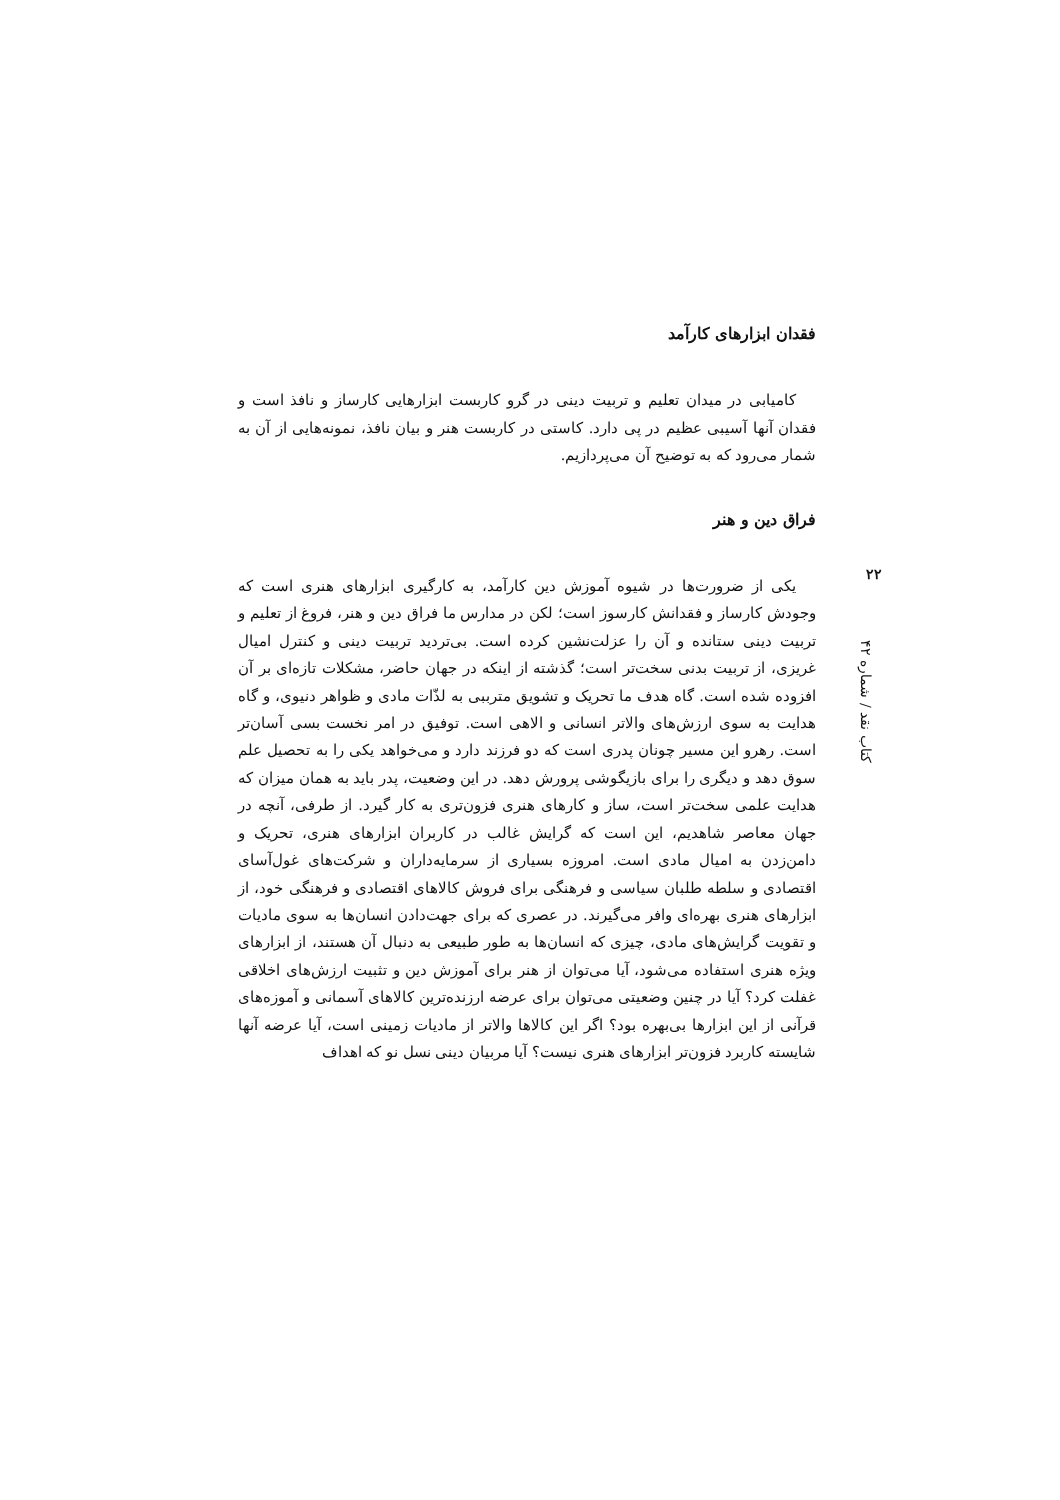فقدان ابزارهای کارآمد
کامیابی در میدان تعلیم و تربیت دینی در گرو کاربست ابزارهایی کارساز و نافذ است و فقدان آنها آسیبی عظیم در پی دارد. کاستی در کاربست هنر و بیان نافذ، نمونه‌هایی از آن به شمار می‌رود که به توضیح آن می‌پردازیم.
فراق دین و هنر
یکی از ضرورت‌ها در شیوه آموزش دین کارآمد، به کارگیری ابزارهای هنری است که وجودش کارساز و فقدانش کارسوز است؛ لکن در مدارس ما فراق دین و هنر، فروغ از تعلیم و تربیت دینی ستانده و آن را عزلت‌نشین کرده است. بی‌تردید تربیت دینی و کنترل امیال غریزی، از تربیت بدنی سخت‌تر است؛ گذشته از اینکه در جهان حاضر، مشکلات تازه‌ای بر آن افزوده شده است. گاه هدف ما تحریک و تشویق مترببی به لذّات مادی و ظواهر دنیوی، و گاه هدایت به سوی ارزش‌های والاتر انسانی و الاهی است. توفیق در امر نخست بسی آسان‌تر است. رهرو این مسیر چونان پدری است که دو فرزند دارد و می‌خواهد یکی را به تحصیل علم سوق دهد و دیگری را برای بازیگوشی پرورش دهد. در این وضعیت، پدر باید به همان میزان که هدایت علمی سخت‌تر است، ساز و کارهای هنری فزون‌تری به کار گیرد. از طرفی، آنچه در جهان معاصر شاهدیم، این است که گرایش غالب در کاربران ابزارهای هنری، تحریک و دامن‌زدن به امیال مادی است. امروزه بسیاری از سرمایه‌داران و شرکت‌های غول‌آسای اقتصادی و سلطه طلبان سیاسی و فرهنگی برای فروش کالاهای اقتصادی و فرهنگی خود، از ابزارهای هنری بهره‌ای وافر می‌گیرند. در عصری که برای جهت‌دادن انسان‌ها به سوی مادیات و تقویت گرایش‌های مادی، چیزی که انسان‌ها به طور طبیعی به دنبال آن هستند، از ابزارهای ویژه هنری استفاده می‌شود، آیا می‌توان از هنر برای آموزش دین و تثبیت ارزش‌های اخلاقی غفلت کرد؟ آیا در چنین وضعیتی می‌توان برای عرضه ارزنده‌ترین کالاهای آسمانی و آموزه‌های قرآنی از این ابزارها بی‌بهره بود؟ اگر این کالاها والاتر از مادیات زمینی است، آیا عرضه آنها شایسته کاربرد فزون‌تر ابزارهای هنری نیست؟ آیا مربیان دینی نسل نو که اهداف
۲۲
کتاب نقد / شماره ۴۲